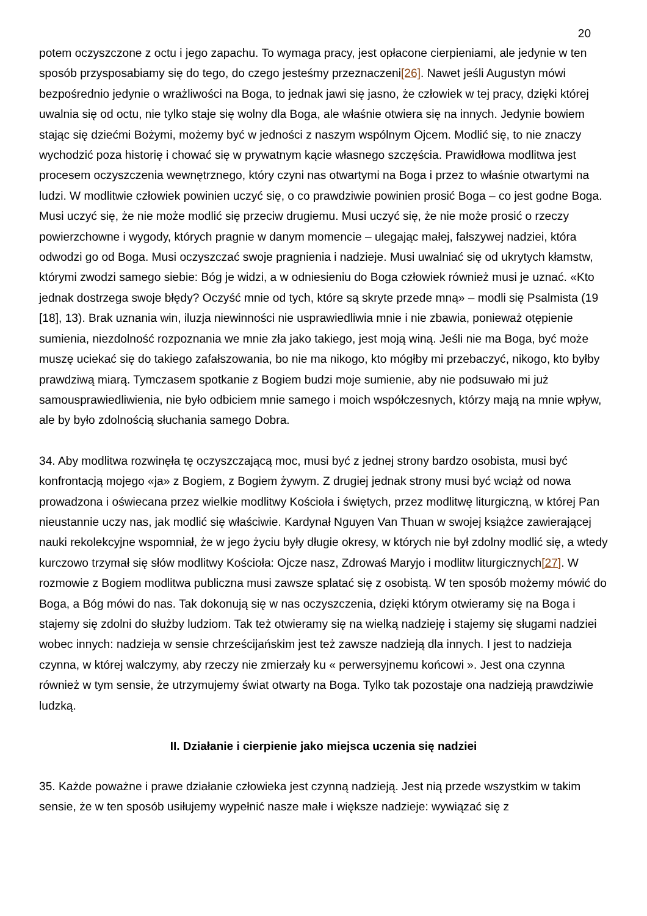20
potem oczyszczone z octu i jego zapachu. To wymaga pracy, jest opłacone cierpieniami, ale jedynie w ten sposób przysposabiamy się do tego, do czego jesteśmy przeznaczeni[26]. Nawet jeśli Augustyn mówi bezpośrednio jedynie o wrażliwości na Boga, to jednak jawi się jasno, że człowiek w tej pracy, dzięki której uwalnia się od octu, nie tylko staje się wolny dla Boga, ale właśnie otwiera się na innych. Jedynie bowiem stając się dziećmi Bożymi, możemy być w jedności z naszym wspólnym Ojcem. Modlić się, to nie znaczy wychodzić poza historię i chować się w prywatnym kącie własnego szczęścia. Prawidłowa modlitwa jest procesem oczyszczenia wewnętrznego, który czyni nas otwartymi na Boga i przez to właśnie otwartymi na ludzi. W modlitwie człowiek powinien uczyć się, o co prawdziwie powinien prosić Boga – co jest godne Boga. Musi uczyć się, że nie może modlić się przeciw drugiemu. Musi uczyć się, że nie może prosić o rzeczy powierzchowne i wygody, których pragnie w danym momencie – ulegając małej, fałszywej nadziei, która odwodzi go od Boga. Musi oczyszczać swoje pragnienia i nadzieje. Musi uwalniać się od ukrytych kłamstw, którymi zwodzi samego siebie: Bóg je widzi, a w odniesieniu do Boga człowiek również musi je uznać. «Kto jednak dostrzega swoje błędy? Oczyść mnie od tych, które są skryte przede mną» – modli się Psalmista (19 [18], 13). Brak uznania win, iluzja niewinności nie usprawiedliwia mnie i nie zbawia, ponieważ otępienie sumienia, niezdolność rozpoznania we mnie zła jako takiego, jest moją winą. Jeśli nie ma Boga, być może muszę uciekać się do takiego zafałszowania, bo nie ma nikogo, kto mógłby mi przebaczyć, nikogo, kto byłby prawdziwą miarą. Tymczasem spotkanie z Bogiem budzi moje sumienie, aby nie podsuwało mi już samousprawiedliwienia, nie było odbiciem mnie samego i moich współczesnych, którzy mają na mnie wpływ, ale by było zdolnością słuchania samego Dobra.
34. Aby modlitwa rozwinęła tę oczyszczającą moc, musi być z jednej strony bardzo osobista, musi być konfrontacją mojego «ja» z Bogiem, z Bogiem żywym. Z drugiej jednak strony musi być wciąż od nowa prowadzona i oświecana przez wielkie modlitwy Kościoła i świętych, przez modlitwę liturgiczną, w której Pan nieustannie uczy nas, jak modlić się właściwie. Kardynał Nguyen Van Thuan w swojej książce zawierającej nauki rekolekcyjne wspomniał, że w jego życiu były długie okresy, w których nie był zdolny modlić się, a wtedy kurczowo trzymał się słów modlitwy Kościoła: Ojcze nasz, Zdrowaś Maryjo i modlitw liturgicznych[27]. W rozmowie z Bogiem modlitwa publiczna musi zawsze splatać się z osobistą. W ten sposób możemy mówić do Boga, a Bóg mówi do nas. Tak dokonują się w nas oczyszczenia, dzięki którym otwieramy się na Boga i stajemy się zdolni do służby ludziom. Tak też otwieramy się na wielką nadzieję i stajemy się sługami nadziei wobec innych: nadzieja w sensie chrześcijańskim jest też zawsze nadzieją dla innych. I jest to nadzieja czynna, w której walczymy, aby rzeczy nie zmierzały ku « perwersyjnemu końcowi ». Jest ona czynna również w tym sensie, że utrzymujemy świat otwarty na Boga. Tylko tak pozostaje ona nadzieją prawdziwie ludzką.
II. Działanie i cierpienie jako miejsca uczenia się nadziei
35. Każde poważne i prawe działanie człowieka jest czynną nadzieją. Jest nią przede wszystkim w takim sensie, że w ten sposób usiłujemy wypełnić nasze małe i większe nadzieje: wywiązać się z